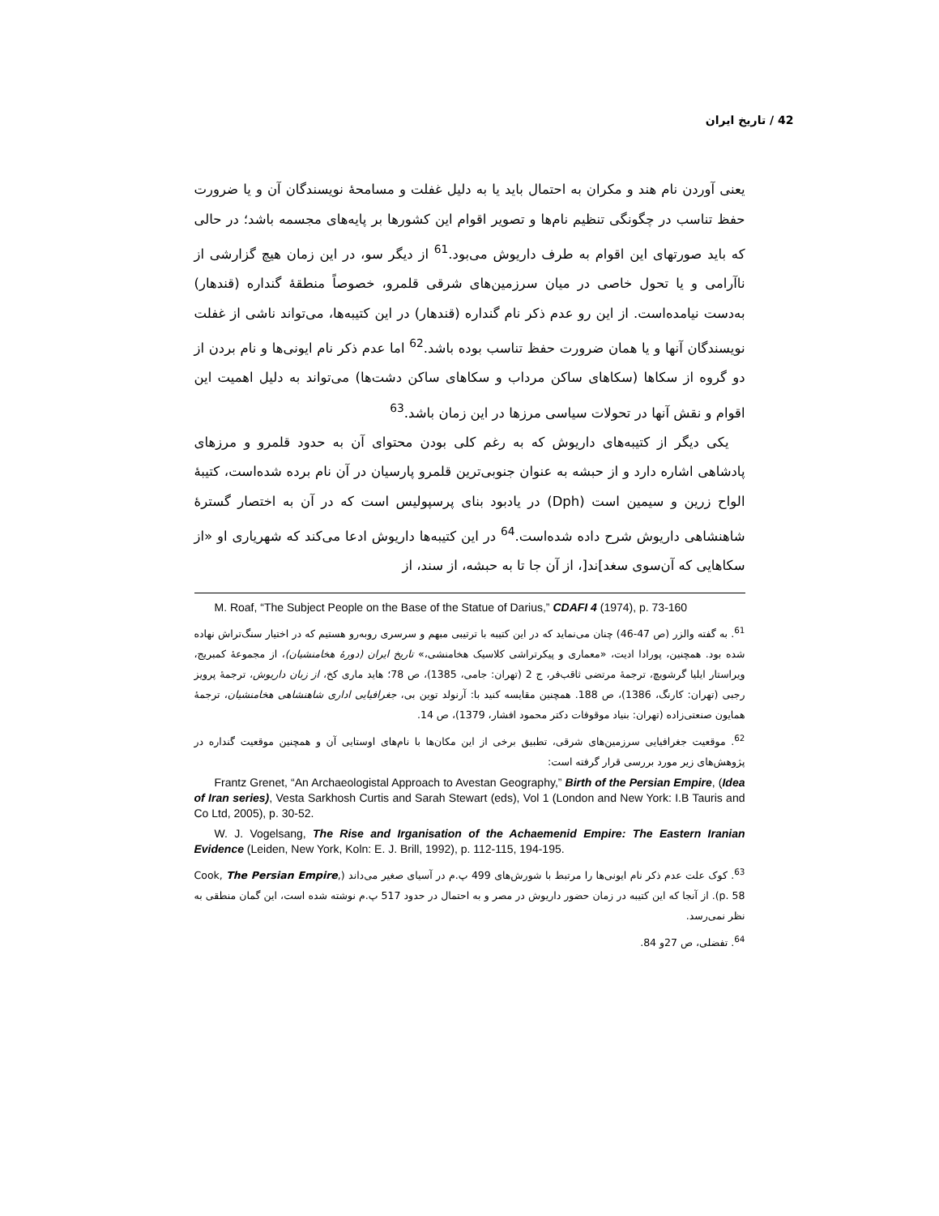42 / تاریخ ایران
یعنی آوردن نام هند و مکران به احتمال باید یا به دلیل غفلت و مسامحهٔ نویسندگان آن و یا ضرورت حفظ تناسب در چگونگی تنظیم نام‌ها و تصویر اقوام این کشورها بر پایه‌های مجسمه باشد؛ در حالی که باید صورتهای این اقوام به طرف داریوش می‌بود.<sup>61</sup> از دیگر سو، در این زمان هیچ گزارشی از ناآرامی و یا تحول خاصی در میان سرزمین‌های شرقی قلمرو، خصوصاً منطقهٔ گنداره (قندهار) به‌دست نیامده‌است. از این رو عدم ذکر نام گنداره (قندهار) در این کتیبه‌ها، می‌تواند ناشی از غفلت نویسندگان آنها و یا همان ضرورت حفظ تناسب بوده باشد.<sup>62</sup> اما عدم ذکر نام ایونی‌ها و نام بردن از دو گروه از سکاها (سکاهای ساکن مرداب و سکاهای ساکن دشت‌ها) می‌تواند به دلیل اهمیت این اقوام و نقش آنها در تحولات سیاسی مرزها در این زمان باشد.<sup>63</sup>
یکی دیگر از کتیبه‌های داریوش که به رغم کلی بودن محتوای آن به حدود قلمرو و مرزهای پادشاهی اشاره دارد و از حبشه به عنوان جنوبی‌ترین قلمرو پارسیان در آن نام برده شده‌است، کتیبهٔ الواح زرین و سیمین است (Dph) در یادبود بنای پرسپولیس است که در آن به اختصار گسترهٔ شاهنشاهی داریوش شرح داده شده‌است.<sup>64</sup> در این کتیبه‌ها داریوش ادعا می‌کند که شهریاری او «از سکاهایی که آن‌سوی سغد]ند[، از آن جا تا به حبشه، از سند، از
M. Roaf, “The Subject People on the Base of the Statue of Darius,” CDAFI 4 (1974), p. 73-160
<sup>61</sup>. به گفته والزر (ص 47-46) چنان می‌نماید که در این کتیبه با ترتیبی مبهم و سرسری روبه‌رو هستیم که در اختیار سنگ‌تراش نهاده شده بود. همچنین، پورادا ادیت، «معماری و پیکرتراشی کلاسیک هخامنشی،» تاریخ ایران (دورهٔ هخامنشیان)، از مجموعهٔ کمبریج، ویراستار ایلیا گرشویچ، ترجمهٔ مرتضی ثاقب‌فر، ج 2 (تهران: جامی، 1385)، ص 78؛ هاید ماری کخ، از زبان داریوش، ترجمهٔ پرویز رجبی (تهران: کارنگ، 1386)، ص 188. همچنین مقایسه کنید با: آرنولد توین بی، جغرافیایی اداری شاهنشاهی هخامنشیان، ترجمهٔ همایون صنعتی‌زاده (تهران: بنیاد موقوفات دکتر محمود افشار، 1379)، ص 14.
<sup>62</sup>. موقعیت جغرافیایی سرزمین‌های شرقی، تطبیق برخی از این مکان‌ها با نام‌های اوستایی آن و همچنین موقعیت گنداره در پژوهش‌های زیر مورد بررسی قرار گرفته است:
Frantz Grenet, “An Archaeologistal Approach to Avestan Geography,” Birth of the Persian Empire, (Idea of Iran series), Vesta Sarkhosh Curtis and Sarah Stewart (eds), Vol 1 (London and New York: I.B Tauris and Co Ltd, 2005), p. 30-52.
W. J. Vogelsang, The Rise and Irganisation of the Achaemenid Empire: The Eastern Iranian Evidence (Leiden, New York, Koln: E. J. Brill, 1992), p. 112-115, 194-195.
<sup>63</sup>. کوک علت عدم ذکر نام ایونی‌ها را مرتبط با شورش‌های 499 پ.م در آسیای صغیر می‌داند (Cook, The Persian Empire, p. 58). از آنجا که این کتیبه در زمان حضور داریوش در مصر و به احتمال در حدود 517 پ.م نوشته شده است، این گمان منطقی به نظر نمی‌رسد.
<sup>64</sup>. تفضلی، ص 27و 84.